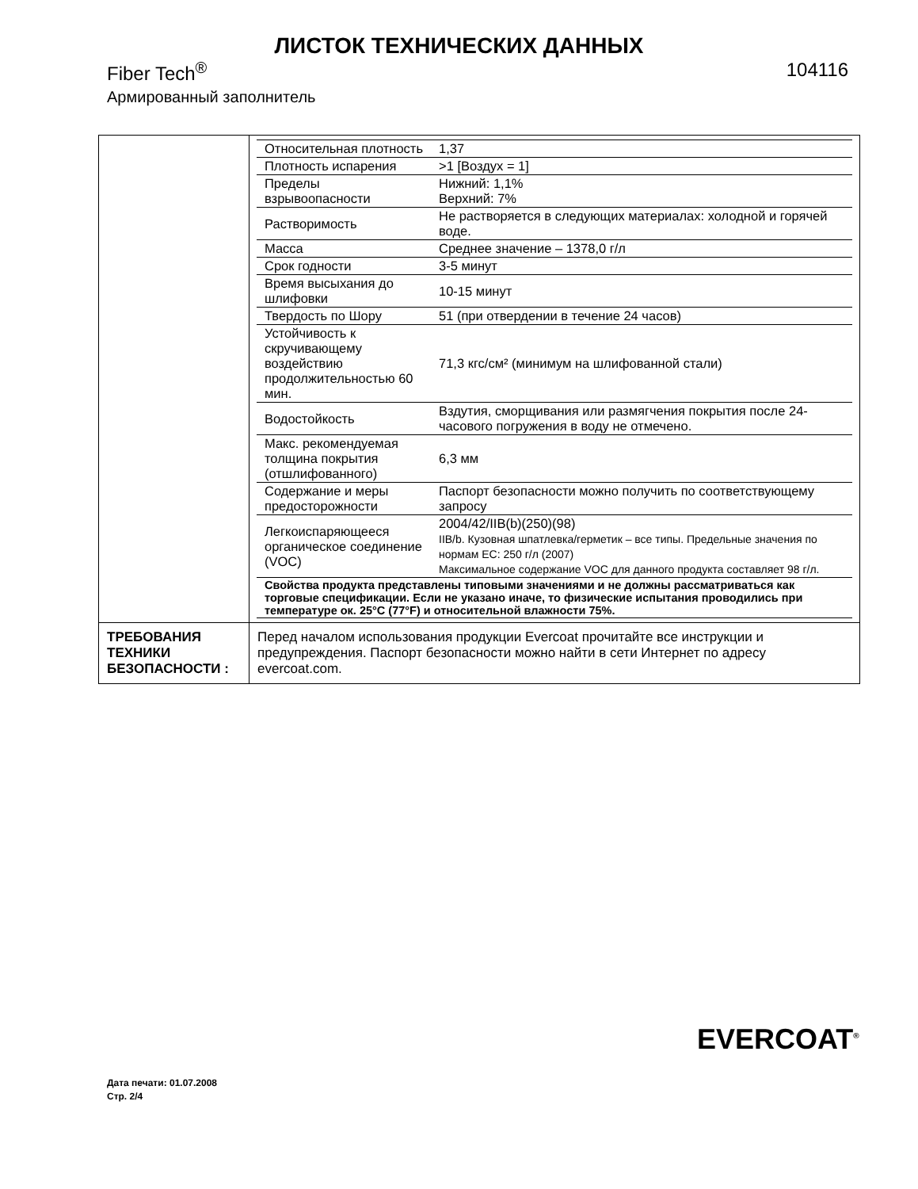ЛИСТОК ТЕХНИЧЕСКИХ ДАННЫХ
Fiber Tech<sup>®</sup> 104116
Армированный заполнитель
| | / Относительная плотность / 1,37 / / Плотность испарения / >1 [Воздух = 1] / / Пределы взрывоопасности / Нижний: 1,1% Верхний: 7% / / Растворимость / Не растворяется в следующих материалах: холодной и горячей воде. / / Масса / Среднее значение – 1378,0 г/л / / Срок годности / 3-5 минут / / Время высыхания до шлифовки / 10-15 минут / / Твердость по Шору / 51 (при отвердении в течение 24 часов) / / Устойчивость к скручивающему воздействию продолжительностью 60 мин. / 71,3 кгс/см² (минимум на шлифованной стали) / / Водостойкость / Вздутия, сморщивания или размягчения покрытия после 24-часового погружения в воду не отмечено. / / Макс. рекомендуемая толщина покрытия (отшлифованного) / 6,3 мм / / Содержание и меры предосторожности / Паспорт безопасности можно получить по соответствующему запросу / / Легкоиспаряющееся органическое соединение (VOC) / 2004/42/IIB(b)(250)(98) IIB/b. Кузовная шпатлевка/герметик – все типы. Предельные значения по нормам ЕС: 250 г/л (2007) Максимальное содержание VOC для данного продукта составляет 98 г/л. / / Свойства продукта представлены типовыми значениями и не должны рассматриваться как торговые спецификации. Если не указано иначе, то физические испытания проводились при температуре ок. 25°C (77°F) и относительной влажности 75%. / / |
| ТРЕБОВАНИЯ ТЕХНИКИ БЕЗОПАСНОСТИ : | Перед началом использования продукции Evercoat прочитайте все инструкции и предупреждения. Паспорт безопасности можно найти в сети Интернет по адресу evercoat.com. |
EVERCOAT<sup>®</sup>
Дата печати: 01.07.2008
Стр. 2/4